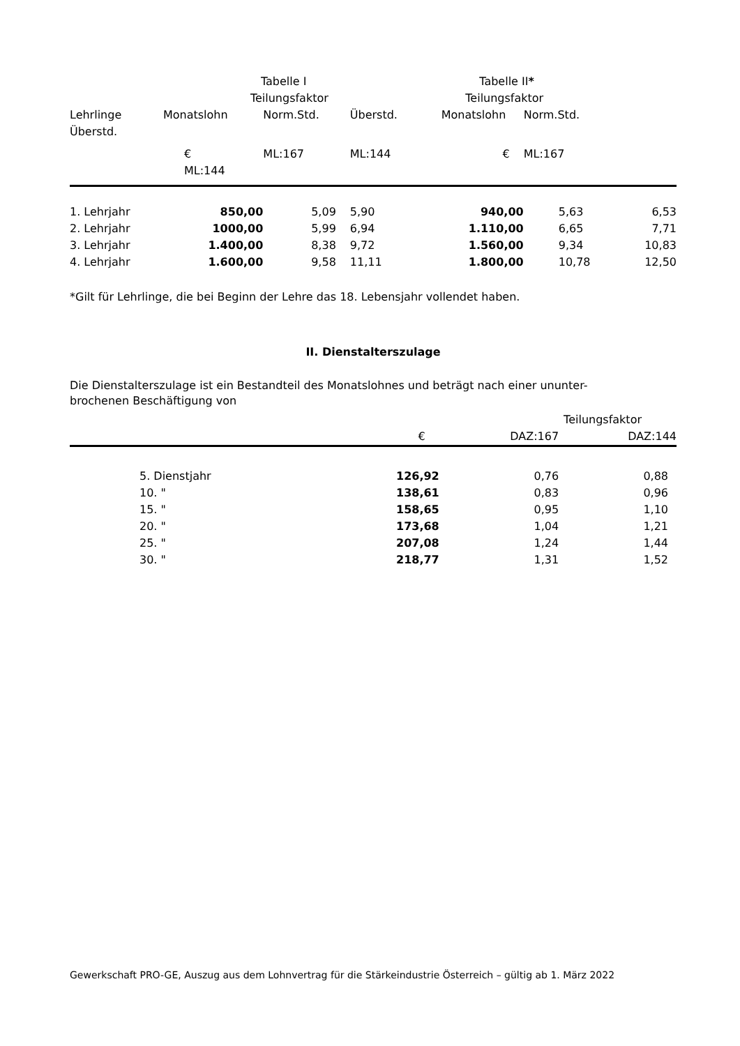| | Tabelle I | | | Tabelle II * | | |
| --- | --- | --- | --- | --- | --- | --- |
| | Teilungsfaktor | | | Teilungsfaktor | | |
| Lehrlinge Überstd. | Monatslohn | Norm.Std. | Überstd. | Monatslohn | Norm.Std. | |
| | € ML:144 | ML:167 | ML:144 | € | ML:167 | |
| 1. Lehrjahr | 850,00 | 5,09 | 5,90 | 940,00 | 5,63 | 6,53 |
| 2. Lehrjahr | 1000,00 | 5,99 | 6,94 | 1.110,00 | 6,65 | 7,71 |
| 3. Lehrjahr | 1.400,00 | 8,38 | 9,72 | 1.560,00 | 9,34 | 10,83 |
| 4. Lehrjahr | 1.600,00 | 9,58 | 11,11 | 1.800,00 | 10,78 | 12,50 |
*Gilt für Lehrlinge, die bei Beginn der Lehre das 18. Lebensjahr vollendet haben.
II. Dienstalterszulage
Die Dienstalterszulage ist ein Bestandteil des Monatslohnes und beträgt nach einer ununter-
brochenen Beschäftigung von
| | | Teilungsfaktor | |
| | € | DAZ:167 | DAZ:144 |
| 5. Dienstjahr | 126,92 | 0,76 | 0,88 |
| 10. " | 138,61 | 0,83 | 0,96 |
| 15. " | 158,65 | 0,95 | 1,10 |
| 20. " | 173,68 | 1,04 | 1,21 |
| 25. " | 207,08 | 1,24 | 1,44 |
| 30. " | 218,77 | 1,31 | 1,52 |
Gewerkschaft PRO-GE, Auszug aus dem Lohnvertrag für die Stärkeindustrie Österreich – gültig ab 1. März 2022